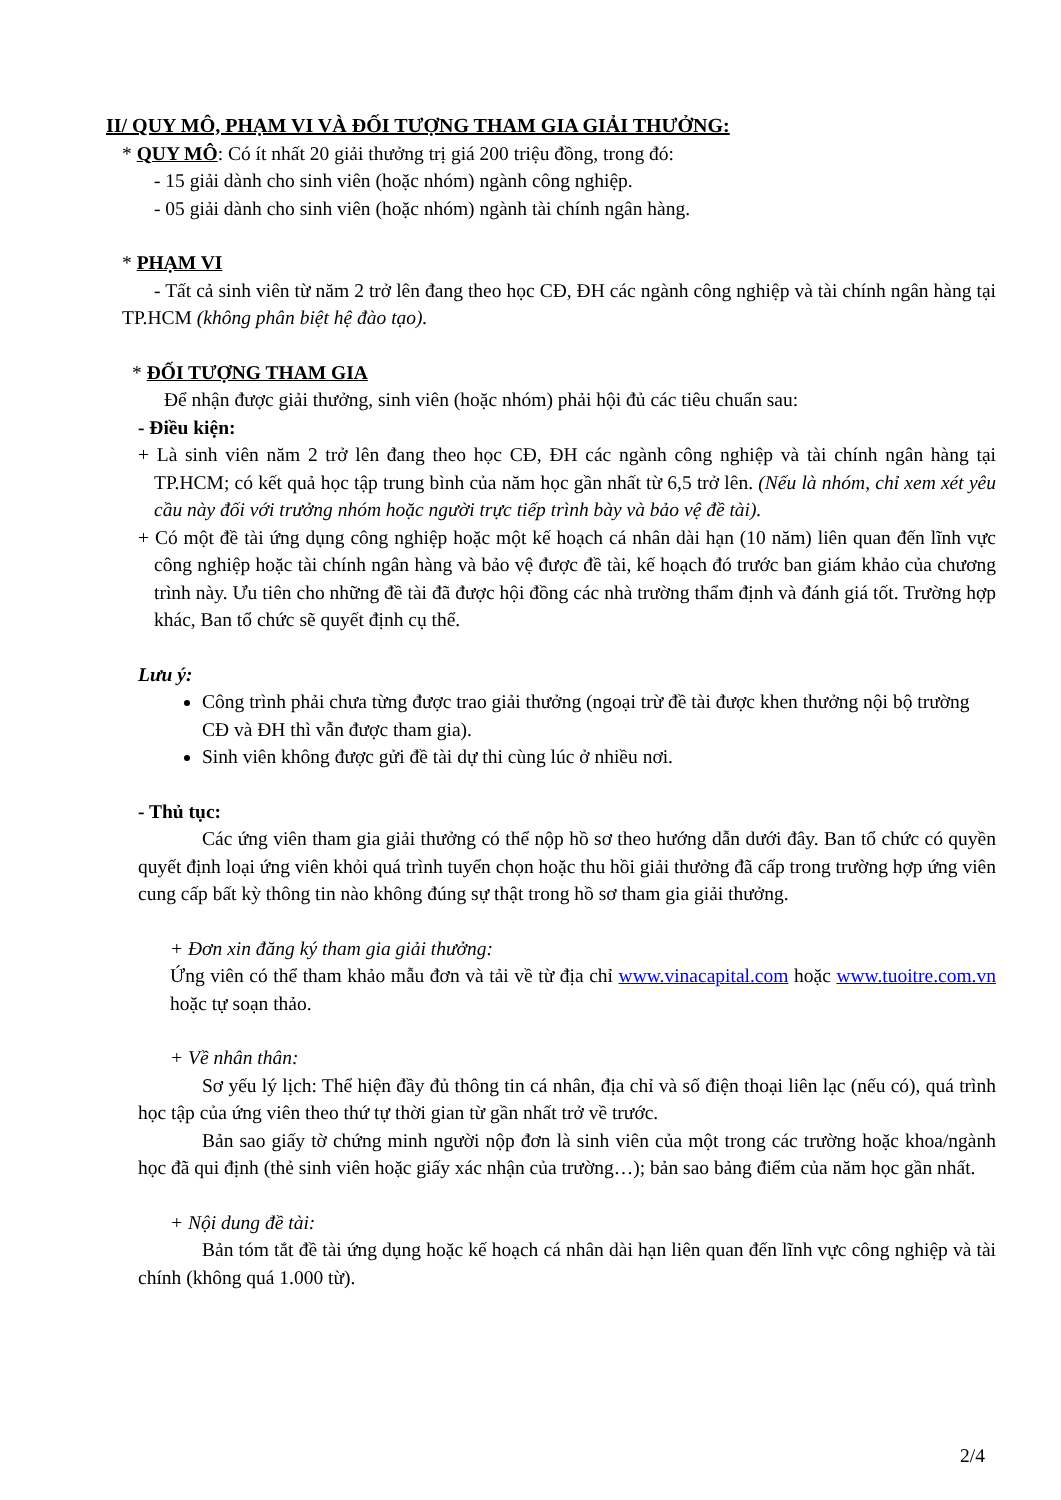II/ QUY MÔ, PHẠM VI VÀ ĐỐI TƯỢNG THAM GIA GIẢI THƯỞNG:
* QUY MÔ: Có ít nhất 20 giải thưởng trị giá 200 triệu đồng, trong đó:
- 15 giải dành cho sinh viên (hoặc nhóm) ngành công nghiệp.
- 05 giải dành cho sinh viên (hoặc nhóm) ngành tài chính ngân hàng.
* PHẠM VI
- Tất cả sinh viên từ năm 2 trở lên đang theo học CĐ, ĐH các ngành công nghiệp và tài chính ngân hàng tại TP.HCM (không phân biệt hệ đào tạo).
* ĐỐI TƯỢNG THAM GIA
Để nhận được giải thưởng, sinh viên (hoặc nhóm) phải hội đủ các tiêu chuẩn sau:
- Điều kiện:
+ Là sinh viên năm 2 trở lên đang theo học CĐ, ĐH các ngành công nghiệp và tài chính ngân hàng tại TP.HCM; có kết quả học tập trung bình của năm học gần nhất từ 6,5 trở lên. (Nếu là nhóm, chỉ xem xét yêu cầu này đối với trưởng nhóm hoặc người trực tiếp trình bày và bảo vệ đề tài).
+ Có một đề tài ứng dụng công nghiệp hoặc một kế hoạch cá nhân dài hạn (10 năm) liên quan đến lĩnh vực công nghiệp hoặc tài chính ngân hàng và bảo vệ được đề tài, kế hoạch đó trước ban giám khảo của chương trình này. Ưu tiên cho những đề tài đã được hội đồng các nhà trường thẩm định và đánh giá tốt. Trường hợp khác, Ban tổ chức sẽ quyết định cụ thể.
Lưu ý:
Công trình phải chưa từng được trao giải thưởng (ngoại trừ đề tài được khen thưởng nội bộ trường CĐ và ĐH thì vẫn được tham gia).
Sinh viên không được gửi đề tài dự thi cùng lúc ở nhiều nơi.
- Thủ tục:
Các ứng viên tham gia giải thưởng có thể nộp hồ sơ theo hướng dẫn dưới đây. Ban tổ chức có quyền quyết định loại ứng viên khỏi quá trình tuyển chọn hoặc thu hồi giải thưởng đã cấp trong trường hợp ứng viên cung cấp bất kỳ thông tin nào không đúng sự thật trong hồ sơ tham gia giải thưởng.
+ Đơn xin đăng ký tham gia giải thưởng:
Ứng viên có thể tham khảo mẫu đơn và tải về từ địa chỉ www.vinacapital.com hoặc www.tuoitre.com.vn hoặc tự soạn thảo.
+ Về nhân thân:
Sơ yếu lý lịch: Thể hiện đầy đủ thông tin cá nhân, địa chỉ và số điện thoại liên lạc (nếu có), quá trình học tập của ứng viên theo thứ tự thời gian từ gần nhất trở về trước.
Bản sao giấy tờ chứng minh người nộp đơn là sinh viên của một trong các trường hoặc khoa/ngành học đã qui định (thẻ sinh viên hoặc giấy xác nhận của trường…); bản sao bảng điểm của năm học gần nhất.
+ Nội dung đề tài:
Bản tóm tắt đề tài ứng dụng hoặc kế hoạch cá nhân dài hạn liên quan đến lĩnh vực công nghiệp và tài chính (không quá 1.000 từ).
2/4